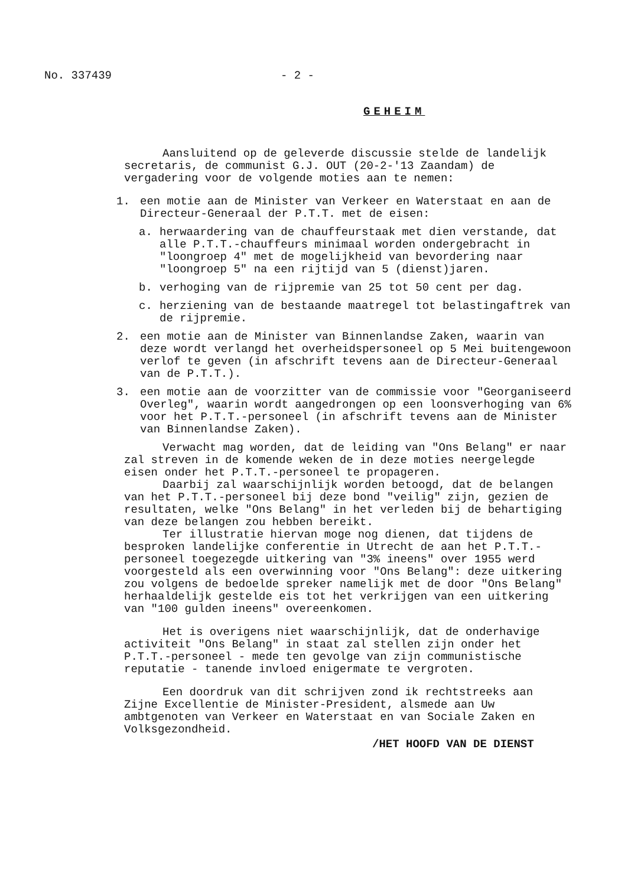No. 337439 - 2 -
GEHEIM
Aansluitend op de geleverde discussie stelde de landelijk secretaris, de communist G.J. OUT (20-2-'13 Zaandam) de vergadering voor de volgende moties aan te nemen:
1. een motie aan de Minister van Verkeer en Waterstaat en aan de Directeur-Generaal der P.T.T. met de eisen:
a. herwaardering van de chauffeurstaak met dien verstande, dat alle P.T.T.-chauffeurs minimaal worden ondergebracht in "loongroep 4" met de mogelijkheid van bevordering naar "loongroep 5" na een rijtijd van 5 (dienst)jaren.
b. verhoging van de rijpremie van 25 tot 50 cent per dag.
c. herziening van de bestaande maatregel tot belastingaftrek van de rijpremie.
2. een motie aan de Minister van Binnenlandse Zaken, waarin van deze wordt verlangd het overheidspersoneel op 5 Mei buitengewoon verlof te geven (in afschrift tevens aan de Directeur-Generaal van de P.T.T.).
3. een motie aan de voorzitter van de commissie voor "Georganiseerd Overleg", waarin wordt aangedrongen op een loonsverhoging van 6% voor het P.T.T.-personeel (in afschrift tevens aan de Minister van Binnenlandse Zaken).
Verwacht mag worden, dat de leiding van "Ons Belang" er naar zal streven in de komende weken de in deze moties neergelegde eisen onder het P.T.T.-personeel te propageren.
Daarbij zal waarschijnlijk worden betoogd, dat de belangen van het P.T.T.-personeel bij deze bond "veilig" zijn, gezien de resultaten, welke "Ons Belang" in het verleden bij de behartiging van deze belangen zou hebben bereikt.
Ter illustratie hiervan moge nog dienen, dat tijdens de besproken landelijke conferentie in Utrecht de aan het P.T.T.-personeel toegezegde uitkering van "3% ineens" over 1955 werd voorgesteld als een overwinning voor "Ons Belang": deze uitkering zou volgens de bedoelde spreker namelijk met de door "Ons Belang" herhaaldelijk gestelde eis tot het verkrijgen van een uitkering van "100 gulden ineens" overeenkomen.
Het is overigens niet waarschijnlijk, dat de onderhavige activiteit "Ons Belang" in staat zal stellen zijn onder het P.T.T.-personeel - mede ten gevolge van zijn communistische reputatie - tanende invloed enigermate te vergroten.
Een doordruk van dit schrijven zond ik rechtstreeks aan Zijne Excellentie de Minister-President, alsmede aan Uw ambtgenoten van Verkeer en Waterstaat en van Sociale Zaken en Volksgezondheid.
/HET HOOFD VAN DE DIENST